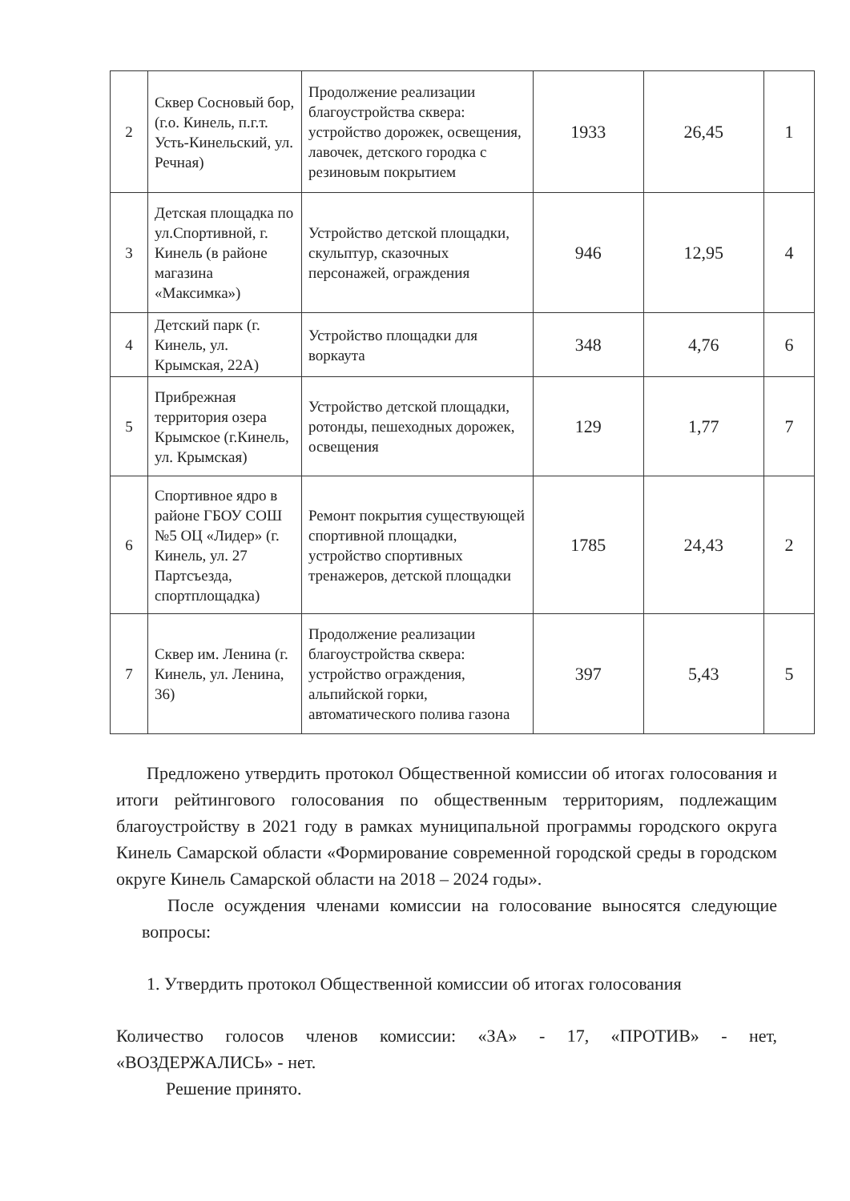| 2 | Сквер Сосновый бор, (г.о. Кинель, п.г.т. Усть-Кинельский, ул. Речная) | Продолжение реализации благоустройства сквера: устройство дорожек, освещения, лавочек, детского городка с резиновым покрытием | 1933 | 26,45 | 1 |
| 3 | Детская площадка по ул.Спортивной, г. Кинель (в районе магазина «Максимка») | Устройство детской площадки, скульптур, сказочных персонажей, ограждения | 946 | 12,95 | 4 |
| 4 | Детский парк (г. Кинель, ул. Крымская, 22А) | Устройство площадки для воркаута | 348 | 4,76 | 6 |
| 5 | Прибрежная территория озера Крымское (г.Кинель, ул. Крымская) | Устройство детской площадки, ротонды, пешеходных дорожек, освещения | 129 | 1,77 | 7 |
| 6 | Спортивное ядро в районе ГБОУ СОШ №5 ОЦ «Лидер» (г. Кинель, ул. 27 Партсъезда, спортплощадка) | Ремонт покрытия существующей спортивной площадки, устройство спортивных тренажеров, детской площадки | 1785 | 24,43 | 2 |
| 7 | Сквер им. Ленина (г. Кинель, ул. Ленина, 36) | Продолжение реализации благоустройства сквера: устройство ограждения, альпийской горки, автоматического полива газона | 397 | 5,43 | 5 |
Предложено утвердить протокол Общественной комиссии об итогах голосования и итоги рейтингового голосования по общественным территориям, подлежащим благоустройству в 2021 году в рамках муниципальной программы городского округа Кинель Самарской области «Формирование современной городской среды в городском округе Кинель Самарской области на 2018 – 2024 годы».
После осуждения членами комиссии на голосование выносятся следующие вопросы:
1. Утвердить протокол Общественной комиссии об итогах голосования
Количество голосов членов комиссии: «ЗА» - 17, «ПРОТИВ» - нет, «ВОЗДЕРЖАЛИСЬ» - нет.
Решение принято.